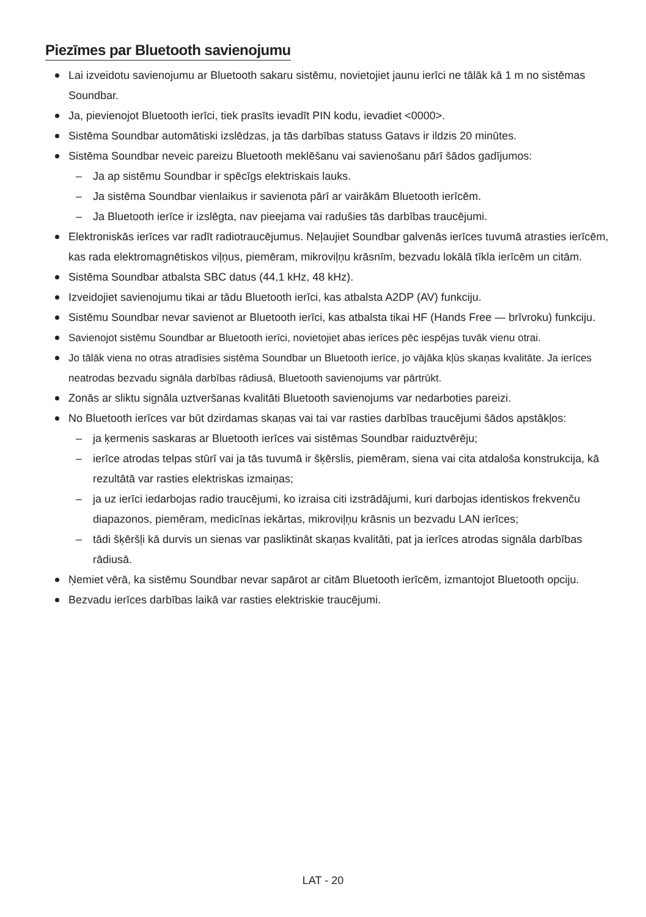Piezīmes par Bluetooth savienojumu
Lai izveidotu savienojumu ar Bluetooth sakaru sistēmu, novietojiet jaunu ierīci ne tālāk kā 1 m no sistēmas Soundbar.
Ja, pievienojot Bluetooth ierīci, tiek prasīts ievadīt PIN kodu, ievadiet <0000>.
Sistēma Soundbar automātiski izslēdzas, ja tās darbības statuss Gatavs ir ildzis 20 minūtes.
Sistēma Soundbar neveic pareizu Bluetooth meklēšanu vai savienošanu pārī šādos gadījumos:
– Ja ap sistēmu Soundbar ir spēcīgs elektriskais lauks.
– Ja sistēma Soundbar vienlaikus ir savienota pārī ar vairākām Bluetooth ierīcēm.
– Ja Bluetooth ierīce ir izslēgta, nav pieejama vai radušies tās darbības traucējumi.
Elektroniskās ierīces var radīt radiotraucējumus. Neļaujiet Soundbar galvenās ierīces tuvumā atrasties ierīcēm, kas rada elektromagnētiskos viļņus, piemēram, mikroviļņu krāsnīm, bezvadu lokālā tīkla ierīcēm un citām.
Sistēma Soundbar atbalsta SBC datus (44,1 kHz, 48 kHz).
Izveidojiet savienojumu tikai ar tādu Bluetooth ierīci, kas atbalsta A2DP (AV) funkciju.
Sistēmu Soundbar nevar savienot ar Bluetooth ierīci, kas atbalsta tikai HF (Hands Free — brīvroku) funkciju.
Savienojot sistēmu Soundbar ar Bluetooth ierīci, novietojiet abas ierīces pēc iespējas tuvāk vienu otrai.
Jo tālāk viena no otras atradīsies sistēma Soundbar un Bluetooth ierīce, jo vājāka kļūs skaņas kvalitāte. Ja ierīces neatrodas bezvadu signāla darbības rādiusā, Bluetooth savienojums var pārtrūkt.
Zonās ar sliktu signāla uztveršanas kvalitāti Bluetooth savienojums var nedarboties pareizi.
No Bluetooth ierīces var būt dzirdamas skaņas vai tai var rasties darbības traucējumi šādos apstākļos:
– ja ķermenis saskaras ar Bluetooth ierīces vai sistēmas Soundbar raiduztvērēju;
– ierīce atrodas telpas stūrī vai ja tās tuvumā ir šķērslis, piemēram, siena vai cita atdaloša konstrukcija, kā rezultātā var rasties elektriskas izmaiņas;
– ja uz ierīci iedarbojas radio traucējumi, ko izraisa citi izstrādājumi, kuri darbojas identiskos frekvenču diapazonos, piemēram, medicīnas iekārtas, mikroviļņu krāsnis un bezvadu LAN ierīces;
– tādi šķēršļi kā durvis un sienas var pasliktināt skaņas kvalitāti, pat ja ierīces atrodas signāla darbības rādiusā.
Ņemiet vērā, ka sistēmu Soundbar nevar sapārot ar citām Bluetooth ierīcēm, izmantojot Bluetooth opciju.
Bezvadu ierīces darbības laikā var rasties elektriskie traucējumi.
LAT - 20